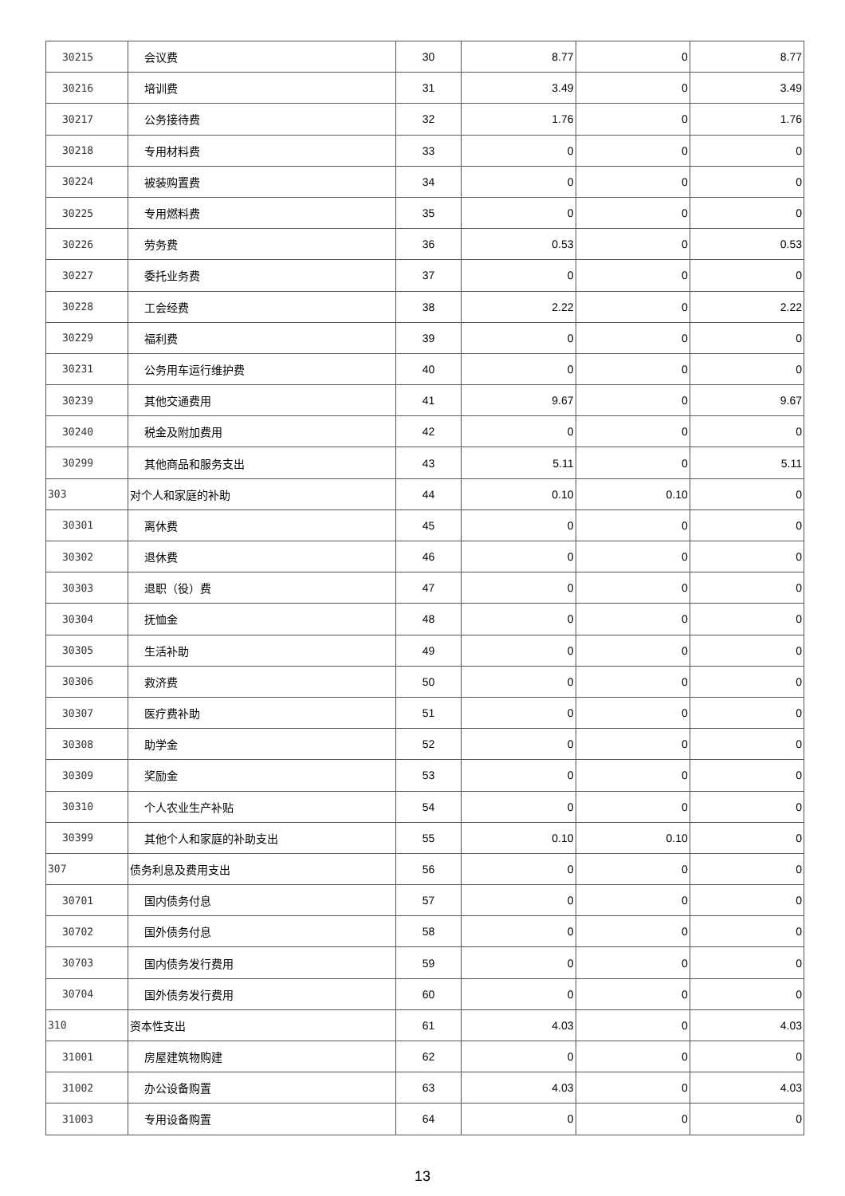| 30215 | 会议费 | 30 | 8.77 | 0 | 8.77 |
| 30216 | 培训费 | 31 | 3.49 | 0 | 3.49 |
| 30217 | 公务接待费 | 32 | 1.76 | 0 | 1.76 |
| 30218 | 专用材料费 | 33 | 0 | 0 | 0 |
| 30224 | 被装购置费 | 34 | 0 | 0 | 0 |
| 30225 | 专用燃料费 | 35 | 0 | 0 | 0 |
| 30226 | 劳务费 | 36 | 0.53 | 0 | 0.53 |
| 30227 | 委托业务费 | 37 | 0 | 0 | 0 |
| 30228 | 工会经费 | 38 | 2.22 | 0 | 2.22 |
| 30229 | 福利费 | 39 | 0 | 0 | 0 |
| 30231 | 公务用车运行维护费 | 40 | 0 | 0 | 0 |
| 30239 | 其他交通费用 | 41 | 9.67 | 0 | 9.67 |
| 30240 | 税金及附加费用 | 42 | 0 | 0 | 0 |
| 30299 | 其他商品和服务支出 | 43 | 5.11 | 0 | 5.11 |
| 303 | 对个人和家庭的补助 | 44 | 0.10 | 0.10 | 0 |
| 30301 | 离休费 | 45 | 0 | 0 | 0 |
| 30302 | 退休费 | 46 | 0 | 0 | 0 |
| 30303 | 退职（役）费 | 47 | 0 | 0 | 0 |
| 30304 | 抚恤金 | 48 | 0 | 0 | 0 |
| 30305 | 生活补助 | 49 | 0 | 0 | 0 |
| 30306 | 救济费 | 50 | 0 | 0 | 0 |
| 30307 | 医疗费补助 | 51 | 0 | 0 | 0 |
| 30308 | 助学金 | 52 | 0 | 0 | 0 |
| 30309 | 奖励金 | 53 | 0 | 0 | 0 |
| 30310 | 个人农业生产补贴 | 54 | 0 | 0 | 0 |
| 30399 | 其他个人和家庭的补助支出 | 55 | 0.10 | 0.10 | 0 |
| 307 | 债务利息及费用支出 | 56 | 0 | 0 | 0 |
| 30701 | 国内债务付息 | 57 | 0 | 0 | 0 |
| 30702 | 国外债务付息 | 58 | 0 | 0 | 0 |
| 30703 | 国内债务发行费用 | 59 | 0 | 0 | 0 |
| 30704 | 国外债务发行费用 | 60 | 0 | 0 | 0 |
| 310 | 资本性支出 | 61 | 4.03 | 0 | 4.03 |
| 31001 | 房屋建筑物购建 | 62 | 0 | 0 | 0 |
| 31002 | 办公设备购置 | 63 | 4.03 | 0 | 4.03 |
| 31003 | 专用设备购置 | 64 | 0 | 0 | 0 |
13